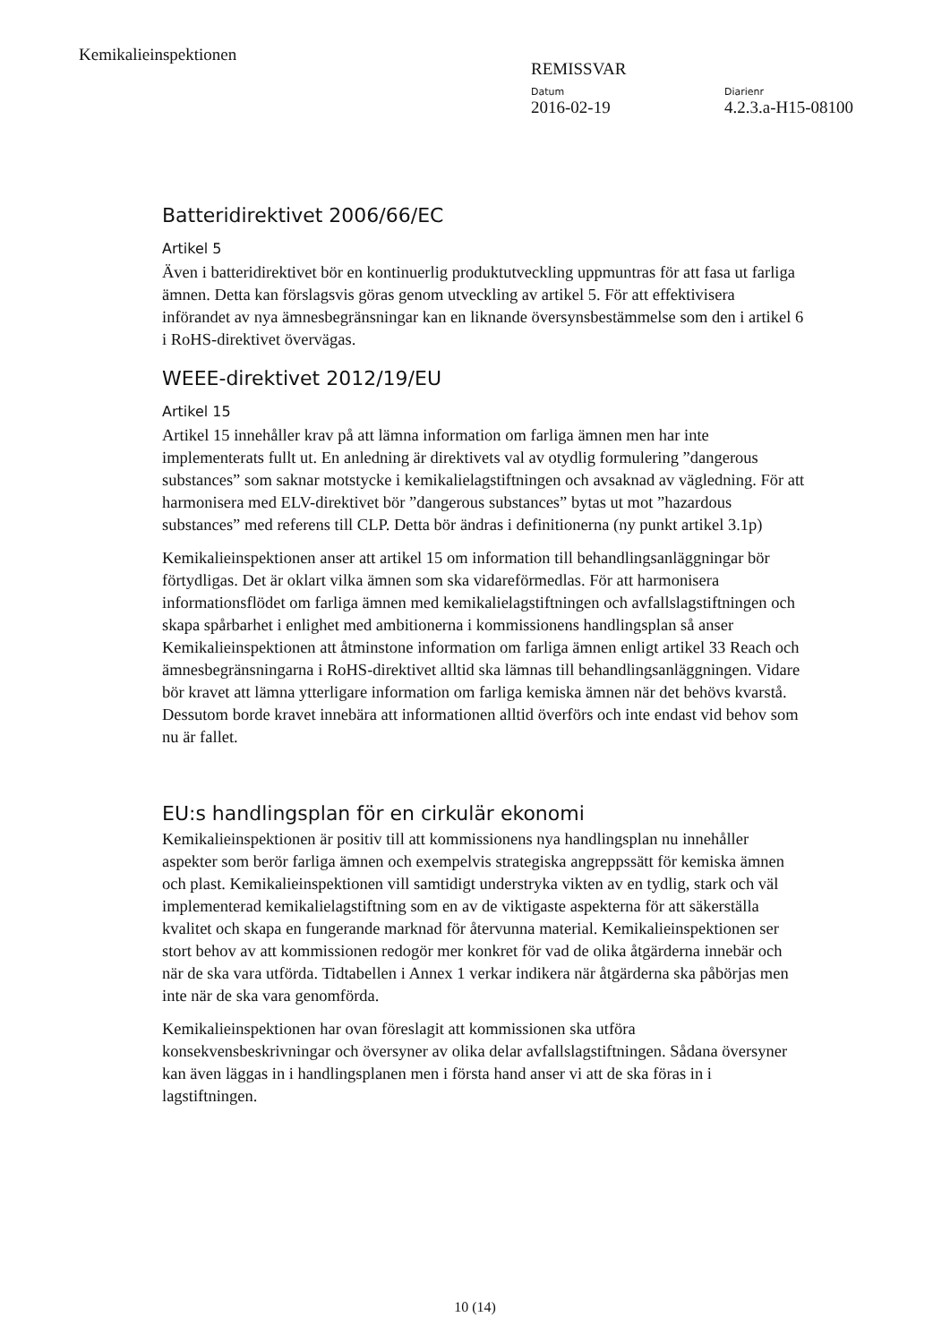Kemikalieinspektionen
REMISSVAR
Datum
2016-02-19
Diarienr
4.2.3.a-H15-08100
Batteridirektivet 2006/66/EC
Artikel 5
Även i batteridirektivet bör en kontinuerlig produktutveckling uppmuntras för att fasa ut farliga ämnen. Detta kan förslagsvis göras genom utveckling av artikel 5. För att effektivisera införandet av nya ämnesbegränsningar kan en liknande översynsbestämmelse som den i artikel 6 i RoHS-direktivet övervägas.
WEEE-direktivet 2012/19/EU
Artikel 15
Artikel 15 innehåller krav på att lämna information om farliga ämnen men har inte implementerats fullt ut. En anledning är direktivets val av otydlig formulering ”dangerous substances” som saknar motstycke i kemikalielagstiftningen och avsaknad av vägledning. För att harmonisera med ELV-direktivet bör ”dangerous substances” bytas ut mot ”hazardous substances” med referens till CLP. Detta bör ändras i definitionerna (ny punkt artikel 3.1p)
Kemikalieinspektionen anser att artikel 15 om information till behandlingsanläggningar bör förtydligas. Det är oklart vilka ämnen som ska vidareförmedlas. För att harmonisera informationsflödet om farliga ämnen med kemikalielagstiftningen och avfallslagstiftningen och skapa spårbarhet i enlighet med ambitionerna i kommissionens handlingsplan så anser Kemikalieinspektionen att åtminstone information om farliga ämnen enligt artikel 33 Reach och ämnesbegränsningarna i RoHS-direktivet alltid ska lämnas till behandlingsanläggningen. Vidare bör kravet att lämna ytterligare information om farliga kemiska ämnen när det behövs kvarstå. Dessutom borde kravet innebära att informationen alltid överförs och inte endast vid behov som nu är fallet.
EU:s handlingsplan för en cirkulär ekonomi
Kemikalieinspektionen är positiv till att kommissionens nya handlingsplan nu innehåller aspekter som berör farliga ämnen och exempelvis strategiska angreppssätt för kemiska ämnen och plast. Kemikalieinspektionen vill samtidigt understryka vikten av en tydlig, stark och väl implementerad kemikalielagstiftning som en av de viktigaste aspekterna för att säkerställa kvalitet och skapa en fungerande marknad för återvunna material. Kemikalieinspektionen ser stort behov av att kommissionen redogör mer konkret för vad de olika åtgärderna innebär och när de ska vara utförda. Tidtabellen i Annex 1 verkar indikera när åtgärderna ska påbörjas men inte när de ska vara genomförda.
Kemikalieinspektionen har ovan föreslagit att kommissionen ska utföra konsekvensbeskrivningar och översyner av olika delar avfallslagstiftningen. Sådana översyner kan även läggas in i handlingsplanen men i första hand anser vi att de ska föras in i lagstiftningen.
10 (14)